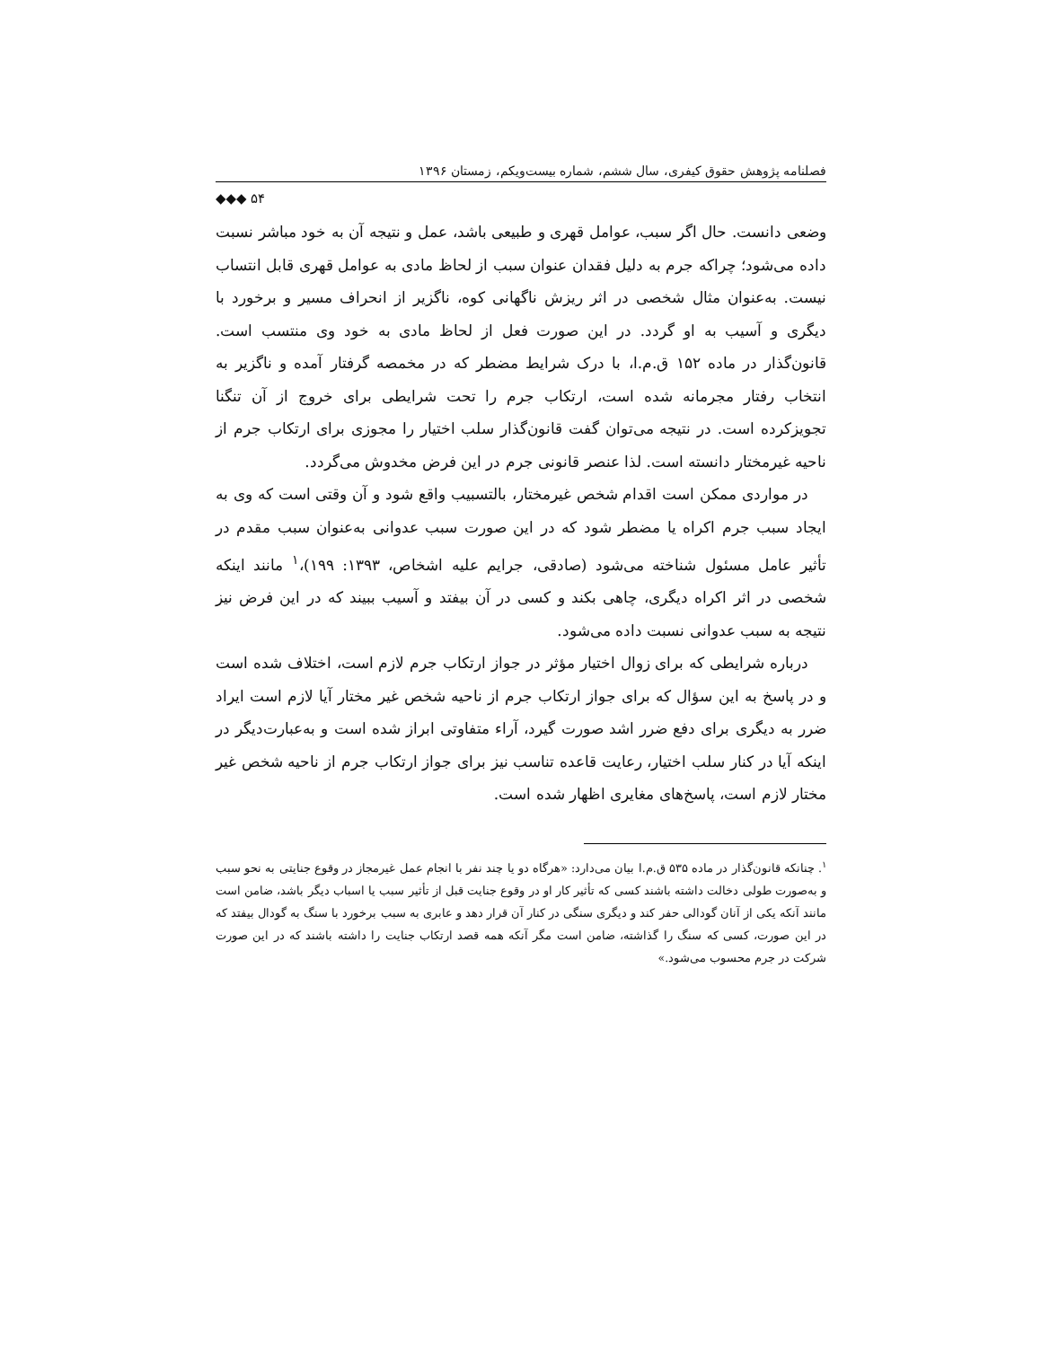فصلنامه پژوهش حقوق کیفری، سال ششم، شماره بیست‌ویکم، زمستان ۱۳۹۶
◆◆◆ ۵۴
وضعی دانست. حال اگر سبب، عوامل قهری و طبیعی باشد، عمل و نتیجه آن به خود مباشر نسبت داده می‌شود؛ چراکه جرم به دلیل فقدان عنوان سبب از لحاظ مادی به عوامل قهری قابل انتساب نیست. به‌عنوان مثال شخصی در اثر ریزش ناگهانی کوه، ناگزیر از انحراف مسیر و برخورد با دیگری و آسیب به او گردد. در این صورت فعل از لحاظ مادی به خود وی منتسب است. قانون‌گذار در ماده ۱۵۲ ق.م.ا، با درک شرایط مضطر که در مخمصه گرفتار آمده و ناگزیر به انتخاب رفتار مجرمانه شده است، ارتکاب جرم را تحت شرایطی برای خروج از آن تنگنا تجویزکرده است. در نتیجه می‌توان گفت قانون‌گذار سلب اختیار را مجوزی برای ارتکاب جرم از ناحیه غیرمختار دانسته است. لذا عنصر قانونی جرم در این فرض مخدوش می‌گردد.
در مواردی ممکن است اقدام شخص غیرمختار، بالتسبیب واقع شود و آن وقتی است که وی به ایجاد سبب جرم اکراه یا مضطر شود که در این صورت سبب عدوانی به‌عنوان سبب مقدم در تأثیر عامل مسئول شناخته می‌شود (صادقی، جرایم علیه اشخاص، ۱۳۹۳: ۱۹۹)،<sup>۱</sup> مانند اینکه شخصی در اثر اکراه دیگری، چاهی بکند و کسی در آن بیفتد و آسیب ببیند که در این فرض نیز نتیجه به سبب عدوانی نسبت داده می‌شود.
درباره شرایطی که برای زوال اختیار مؤثر در جواز ارتکاب جرم لازم است، اختلاف شده است و در پاسخ به این سؤال که برای جواز ارتکاب جرم از ناحیه شخص غیر مختار آیا لازم است ایراد ضرر به دیگری برای دفع ضرر اشد صورت گیرد، آراء متفاوتی ابراز شده است و به‌عبارت‌دیگر در اینکه آیا در کنار سلب اختیار، رعایت قاعده تناسب نیز برای جواز ارتکاب جرم از ناحیه شخص غیر مختار لازم است، پاسخ‌های مغایری اظهار شده است.
<sup>۱</sup>. چنانکه قانون‌گذار در ماده ۵۳۵ ق.م.ا بیان می‌دارد: «هرگاه دو یا چند نفر با انجام عمل غیرمجاز در وقوع جنایتی به نحو سبب و به‌صورت طولی دخالت داشته باشند کسی که تأثیر کار او در وقوع جنایت قبل از تأثیر سبب یا اسباب دیگر باشد، ضامن است مانند آنکه یکی از آنان گودالی حفر کند و دیگری سنگی در کنار آن قرار دهد و عابری به سبب برخورد با سنگ به گودال بیفتد که در این صورت، کسی که سنگ را گذاشته، ضامن است مگر آنکه همه قصد ارتکاب جنایت را داشته باشند که در این صورت شرکت در جرم محسوب می‌شود.»